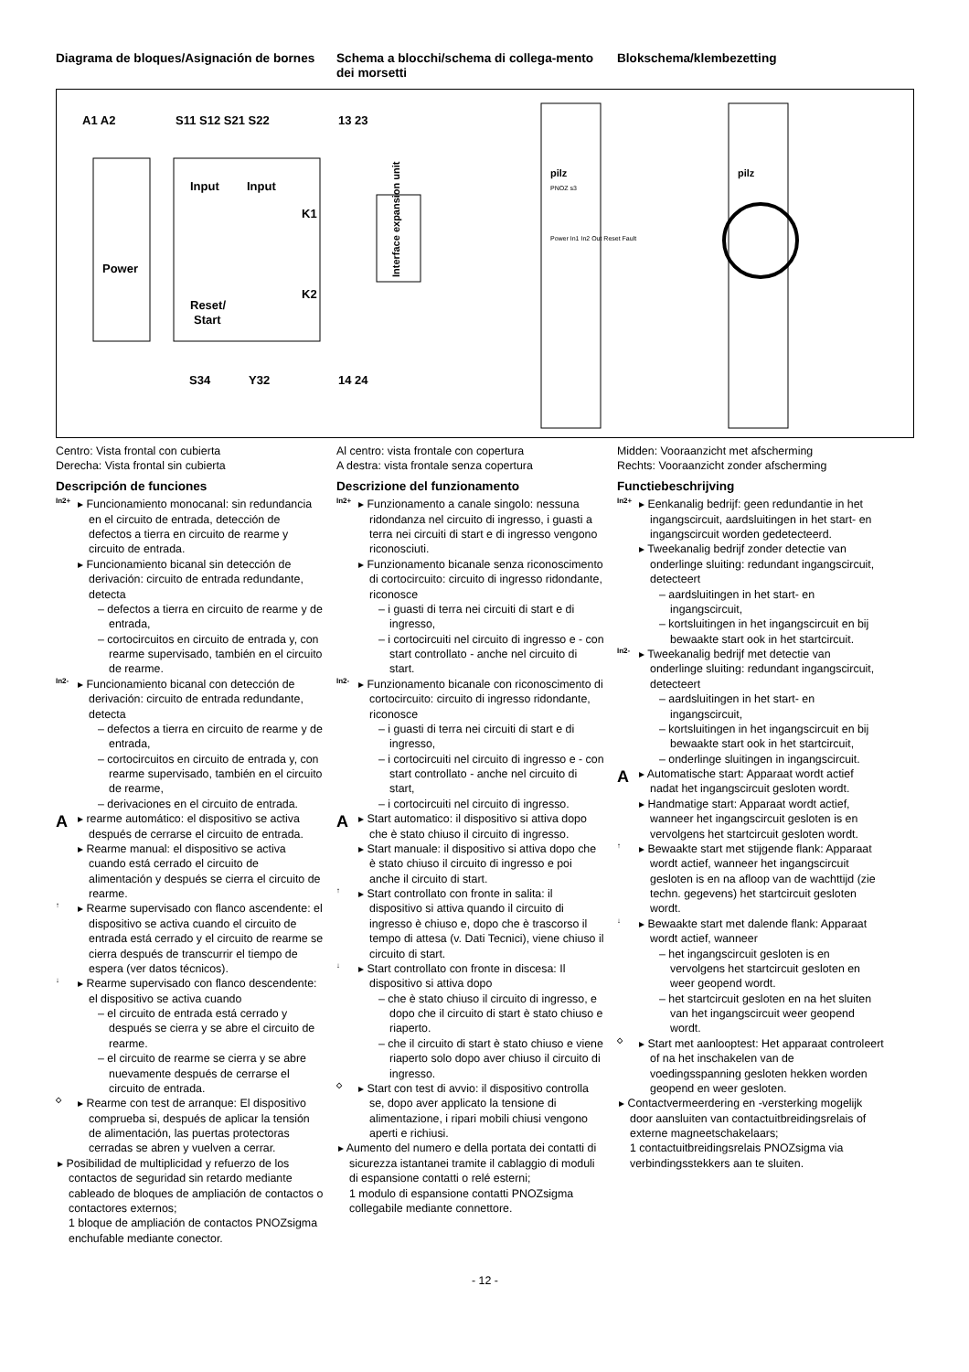Diagrama de bloques/Asignación de bornes
Schema a blocchi/schema di collega-mento dei morsetti
Blokschema/klembezetting
A1 A2
S11 S12 S21 S22
13 23
Power
Input
Input
Reset/
Start
K1
K2
Interface expansion unit
S34
Y32
14 24
pilz
PNOZ s3
Power In1 In2 Out Reset Fault
pilz
Centro: Vista frontal con cubierta
Derecha: Vista frontal sin cubierta
Descripción de funciones
In2+
▸ Funcionamiento monocanal: sin redundancia en el circuito de entrada, detección de defectos a tierra en circuito de rearme y circuito de entrada.
▸ Funcionamiento bicanal sin detección de derivación: circuito de entrada redundante, detecta
– defectos a tierra en circuito de rearme y de entrada,
– cortocircuitos en circuito de entrada y, con rearme supervisado, también en el circuito de rearme.
In2-
▸ Funcionamiento bicanal con detección de derivación: circuito de entrada redundante, detecta
– defectos a tierra en circuito de rearme y de entrada,
– cortocircuitos en circuito de entrada y, con rearme supervisado, también en el circuito de rearme,
– derivaciones en el circuito de entrada.
A
▸ rearme automático: el dispositivo se activa después de cerrarse el circuito de entrada.
▸ Rearme manual: el dispositivo se activa cuando está cerrado el circuito de alimentación y después se cierra el circuito de rearme.
↑
▸ Rearme supervisado con flanco ascendente: el dispositivo se activa cuando el circuito de entrada está cerrado y el circuito de rearme se cierra después de transcurrir el tiempo de espera (ver datos técnicos).
↓
▸ Rearme supervisado con flanco descendente: el dispositivo se activa cuando
– el circuito de entrada está cerrado y después se cierra y se abre el circuito de rearme.
– el circuito de rearme se cierra y se abre nuevamente después de cerrarse el circuito de entrada.
◇
▸ Rearme con test de arranque: El dispositivo comprueba si, después de aplicar la tensión de alimentación, las puertas protectoras cerradas se abren y vuelven a cerrar.
▸ Posibilidad de multiplicidad y refuerzo de los contactos de seguridad sin retardo mediante cableado de bloques de ampliación de contactos o contactores externos;
1 bloque de ampliación de contactos PNOZsigma enchufable mediante conector.
Al centro: vista frontale con copertura
A destra: vista frontale senza copertura
Descrizione del funzionamento
In2+
▸ Funzionamento a canale singolo: nessuna ridondanza nel circuito di ingresso, i guasti a terra nei circuiti di start e di ingresso vengono riconosciuti.
▸ Funzionamento bicanale senza riconoscimento di cortocircuito: circuito di ingresso ridondante, riconosce
– i guasti di terra nei circuiti di start e di ingresso,
– i cortocircuiti nel circuito di ingresso e - con start controllato - anche nel circuito di start.
In2-
▸ Funzionamento bicanale con riconoscimento di cortocircuito: circuito di ingresso ridondante, riconosce
– i guasti di terra nei circuiti di start e di ingresso,
– i cortocircuiti nel circuito di ingresso e - con start controllato - anche nel circuito di start,
– i cortocircuiti nel circuito di ingresso.
A
▸ Start automatico: il dispositivo si attiva dopo che è stato chiuso il circuito di ingresso.
▸ Start manuale: il dispositivo si attiva dopo che è stato chiuso il circuito di ingresso e poi anche il circuito di start.
↑
▸ Start controllato con fronte in salita: il dispositivo si attiva quando il circuito di ingresso è chiuso e, dopo che è trascorso il tempo di attesa (v. Dati Tecnici), viene chiuso il circuito di start.
↓
▸ Start controllato con fronte in discesa: Il dispositivo si attiva dopo
– che è stato chiuso il circuito di ingresso, e dopo che il circuito di start è stato chiuso e riaperto.
– che il circuito di start è stato chiuso e viene riaperto solo dopo aver chiuso il circuito di ingresso.
◇
▸ Start con test di avvio: il dispositivo controlla se, dopo aver applicato la tensione di alimentazione, i ripari mobili chiusi vengono aperti e richiusi.
▸ Aumento del numero e della portata dei contatti di sicurezza istantanei tramite il cablaggio di moduli di espansione contatti o relé esterni;
1 modulo di espansione contatti PNOZsigma collegabile mediante connettore.
Midden: Vooraanzicht met afscherming
Rechts: Vooraanzicht zonder afscherming
Functiebeschrijving
In2+
▸ Eenkanalig bedrijf: geen redundantie in het ingangscircuit, aardsluitingen in het start- en ingangscircuit worden gedetecteerd.
▸ Tweekanalig bedrijf zonder detectie van onderlinge sluiting: redundant ingangscircuit, detecteert
– aardsluitingen in het start- en ingangscircuit,
– kortsluitingen in het ingangscircuit en bij bewaakte start ook in het startcircuit.
In2-
▸ Tweekanalig bedrijf met detectie van onderlinge sluiting: redundant ingangscircuit, detecteert
– aardsluitingen in het start- en ingangscircuit,
– kortsluitingen in het ingangscircuit en bij bewaakte start ook in het startcircuit,
– onderlinge sluitingen in ingangscircuit.
A
▸ Automatische start: Apparaat wordt actief nadat het ingangscircuit gesloten wordt.
▸ Handmatige start: Apparaat wordt actief, wanneer het ingangscircuit gesloten is en vervolgens het startcircuit gesloten wordt.
↑
▸ Bewaakte start met stijgende flank: Apparaat wordt actief, wanneer het ingangscircuit gesloten is en na afloop van de wachttijd (zie techn. gegevens) het startcircuit gesloten wordt.
↓
▸ Bewaakte start met dalende flank: Apparaat wordt actief, wanneer
– het ingangscircuit gesloten is en vervolgens het startcircuit gesloten en weer geopend wordt.
– het startcircuit gesloten en na het sluiten van het ingangscircuit weer geopend wordt.
◇
▸ Start met aanlooptest: Het apparaat controleert of na het inschakelen van de voedingsspanning gesloten hekken worden geopend en weer gesloten.
▸ Contactvermeerdering en -versterking mogelijk door aansluiten van contactuitbreidingsrelais of externe magneetschakelaars;
1 contactuitbreidingsrelais PNOZsigma via verbindingsstekkers aan te sluiten.
- 12 -